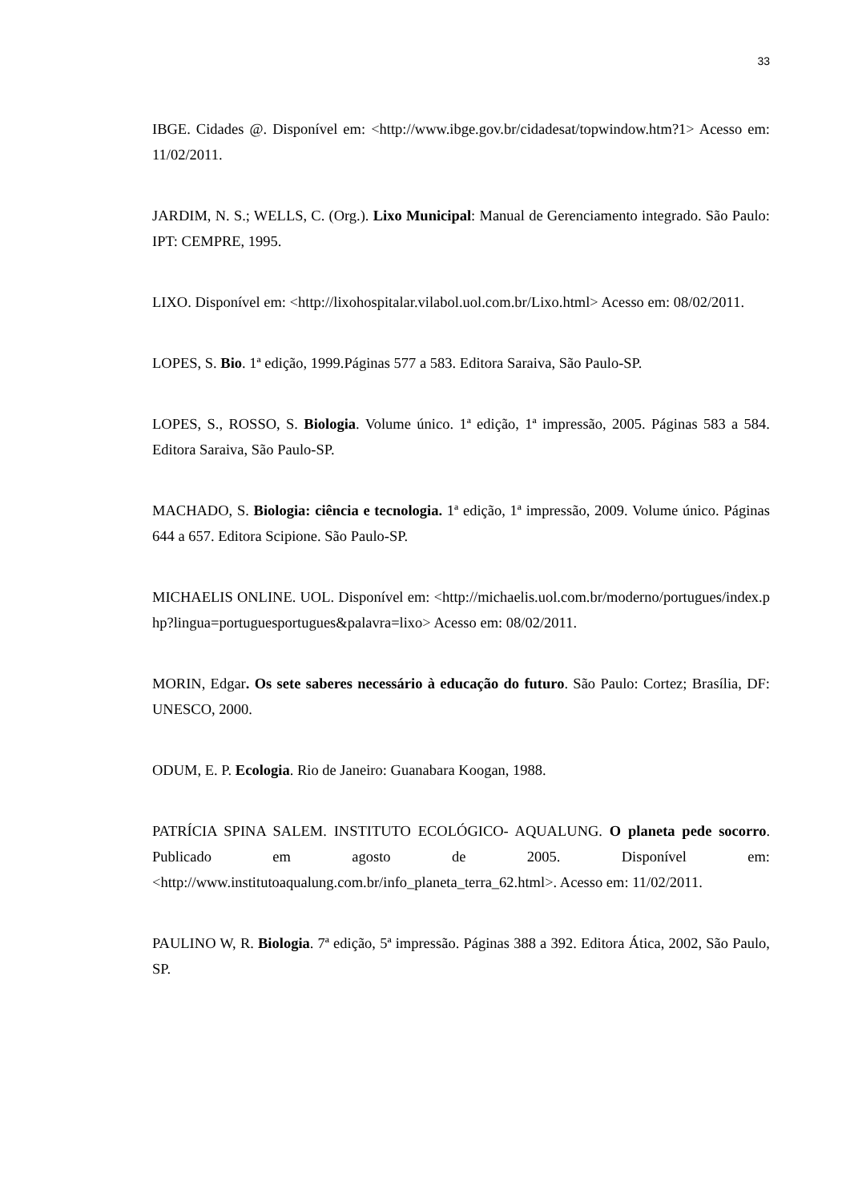33
IBGE. Cidades @. Disponível em: <http://www.ibge.gov.br/cidadesat/topwindow.htm?1> Acesso em: 11/02/2011.
JARDIM, N. S.; WELLS, C. (Org.). Lixo Municipal: Manual de Gerenciamento integrado. São Paulo: IPT: CEMPRE, 1995.
LIXO. Disponível em: <http://lixohospitalar.vilabol.uol.com.br/Lixo.html> Acesso em: 08/02/2011.
LOPES, S. Bio. 1ª edição, 1999.Páginas 577 a 583. Editora Saraiva, São Paulo-SP.
LOPES, S., ROSSO, S. Biologia. Volume único. 1ª edição, 1ª impressão, 2005. Páginas 583 a 584. Editora Saraiva, São Paulo-SP.
MACHADO, S. Biologia: ciência e tecnologia. 1ª edição, 1ª impressão, 2009. Volume único. Páginas 644 a 657. Editora Scipione. São Paulo-SP.
MICHAELIS ONLINE. UOL. Disponível em: <http://michaelis.uol.com.br/moderno/portugues/index.php?lingua=portuguesportugues&palavra=lixo> Acesso em: 08/02/2011.
MORIN, Edgar. Os sete saberes necessário à educação do futuro. São Paulo: Cortez; Brasília, DF: UNESCO, 2000.
ODUM, E. P. Ecologia. Rio de Janeiro: Guanabara Koogan, 1988.
PATRÍCIA SPINA SALEM. INSTITUTO ECOLÓGICO- AQUALUNG. O planeta pede socorro. Publicado em agosto de 2005. Disponível em: <http://www.institutoaqualung.com.br/info_planeta_terra_62.html>. Acesso em: 11/02/2011.
PAULINO W, R. Biologia. 7ª edição, 5ª impressão. Páginas 388 a 392. Editora Ática, 2002, São Paulo, SP.